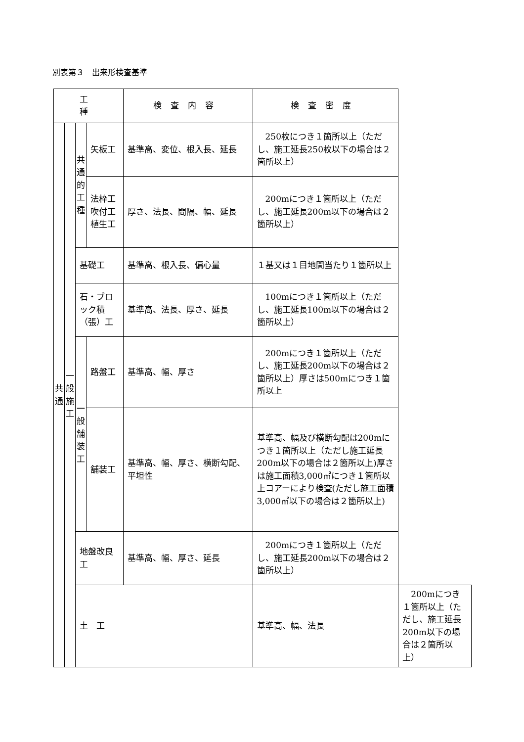別表第３　出来形検査基準
| 工 種 | | | | 検査内容 | 検査密度 | |
| --- | --- | --- | --- | --- | --- | --- |
| 共 通 | 一 般 施 工 | 共 通 的 工 種 | 矢板工 | 基準高、変位、根入長、延長 | 250枚につき１箇所以上（ただし、施工延長250枚以下の場合は２箇所以上） | |
| | | | 法枠工 吹付工 植生工 | 厚さ、法長、間隔、幅、延長 | 200mにつき１箇所以上（ただし、施工延長200m以下の場合は２箇所以上） | |
| | | 基礎工 | | 基準高、根入長、偏心量 | １基又は１目地間当たり１箇所以上 | |
| | | 石・ブロック積（張）工 | | 基準高、法長、厚さ、延長 | 100mにつき１箇所以上（ただし、施工延長100m以下の場合は２箇所以上） | |
| | | 一 般 舗 装 工 | 路盤工 | 基準高、幅、厚さ | 200mにつき１箇所以上（ただし、施工延長200m以下の場合は２箇所以上）厚さは500mにつき１箇所以上 | |
| | | | 舗装工 | 基準高、幅、厚さ、横断勾配、平坦性 | 基準高、幅及び横断勾配は200mにつき１箇所以上（ただし施工延長200m以下の場合は２箇所以上)厚さは施工面積3,000㎡につき１箇所以上コアーにより検査(ただし施工面積3,000㎡以下の場合は２箇所以上) | |
| | | 地盤改良工 | | 基準高、幅、厚さ、延長 | 200mにつき１箇所以上（ただし、施工延長200m以下の場合は２箇所以上） | |
| | | 土 工 | | | 基準高、幅、法長 | 200mにつき１箇所以上（ただし、施工延長200m以下の場合は２箇所以上） |